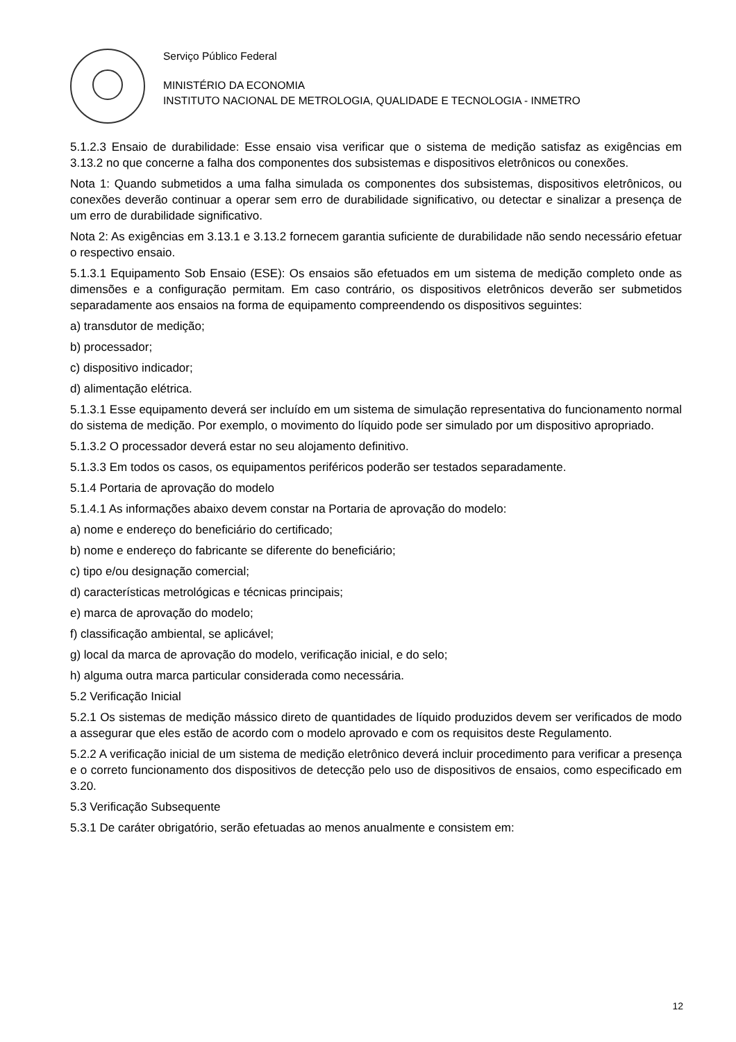Serviço Público Federal
MINISTÉRIO DA ECONOMIA
INSTITUTO NACIONAL DE METROLOGIA, QUALIDADE E TECNOLOGIA - INMETRO
5.1.2.3 Ensaio de durabilidade: Esse ensaio visa verificar que o sistema de medição satisfaz as exigências em 3.13.2 no que concerne a falha dos componentes dos subsistemas e dispositivos eletrônicos ou conexões.
Nota 1: Quando submetidos a uma falha simulada os componentes dos subsistemas, dispositivos eletrônicos, ou conexões deverão continuar a operar sem erro de durabilidade significativo, ou detectar e sinalizar a presença de um erro de durabilidade significativo.
Nota 2: As exigências em 3.13.1 e 3.13.2 fornecem garantia suficiente de durabilidade não sendo necessário efetuar o respectivo ensaio.
5.1.3.1 Equipamento Sob Ensaio (ESE): Os ensaios são efetuados em um sistema de medição completo onde as dimensões e a configuração permitam. Em caso contrário, os dispositivos eletrônicos deverão ser submetidos separadamente aos ensaios na forma de equipamento compreendendo os dispositivos seguintes:
a) transdutor de medição;
b) processador;
c) dispositivo indicador;
d) alimentação elétrica.
5.1.3.1 Esse equipamento deverá ser incluído em um sistema de simulação representativa do funcionamento normal do sistema de medição. Por exemplo, o movimento do líquido pode ser simulado por um dispositivo apropriado.
5.1.3.2 O processador deverá estar no seu alojamento definitivo.
5.1.3.3 Em todos os casos, os equipamentos periféricos poderão ser testados separadamente.
5.1.4 Portaria de aprovação do modelo
5.1.4.1 As informações abaixo devem constar na Portaria de aprovação do modelo:
a) nome e endereço do beneficiário do certificado;
b) nome e endereço do fabricante se diferente do beneficiário;
c) tipo e/ou designação comercial;
d) características metrológicas e técnicas principais;
e) marca de aprovação do modelo;
f) classificação ambiental, se aplicável;
g) local da marca de aprovação do modelo, verificação inicial, e do selo;
h) alguma outra marca particular considerada como necessária.
5.2 Verificação Inicial
5.2.1 Os sistemas de medição mássico direto de quantidades de líquido produzidos devem ser verificados de modo a assegurar que eles estão de acordo com o modelo aprovado e com os requisitos deste Regulamento.
5.2.2 A verificação inicial de um sistema de medição eletrônico deverá incluir procedimento para verificar a presença e o correto funcionamento dos dispositivos de detecção pelo uso de dispositivos de ensaios, como especificado em 3.20.
5.3 Verificação Subsequente
5.3.1 De caráter obrigatório, serão efetuadas ao menos anualmente e consistem em:
12